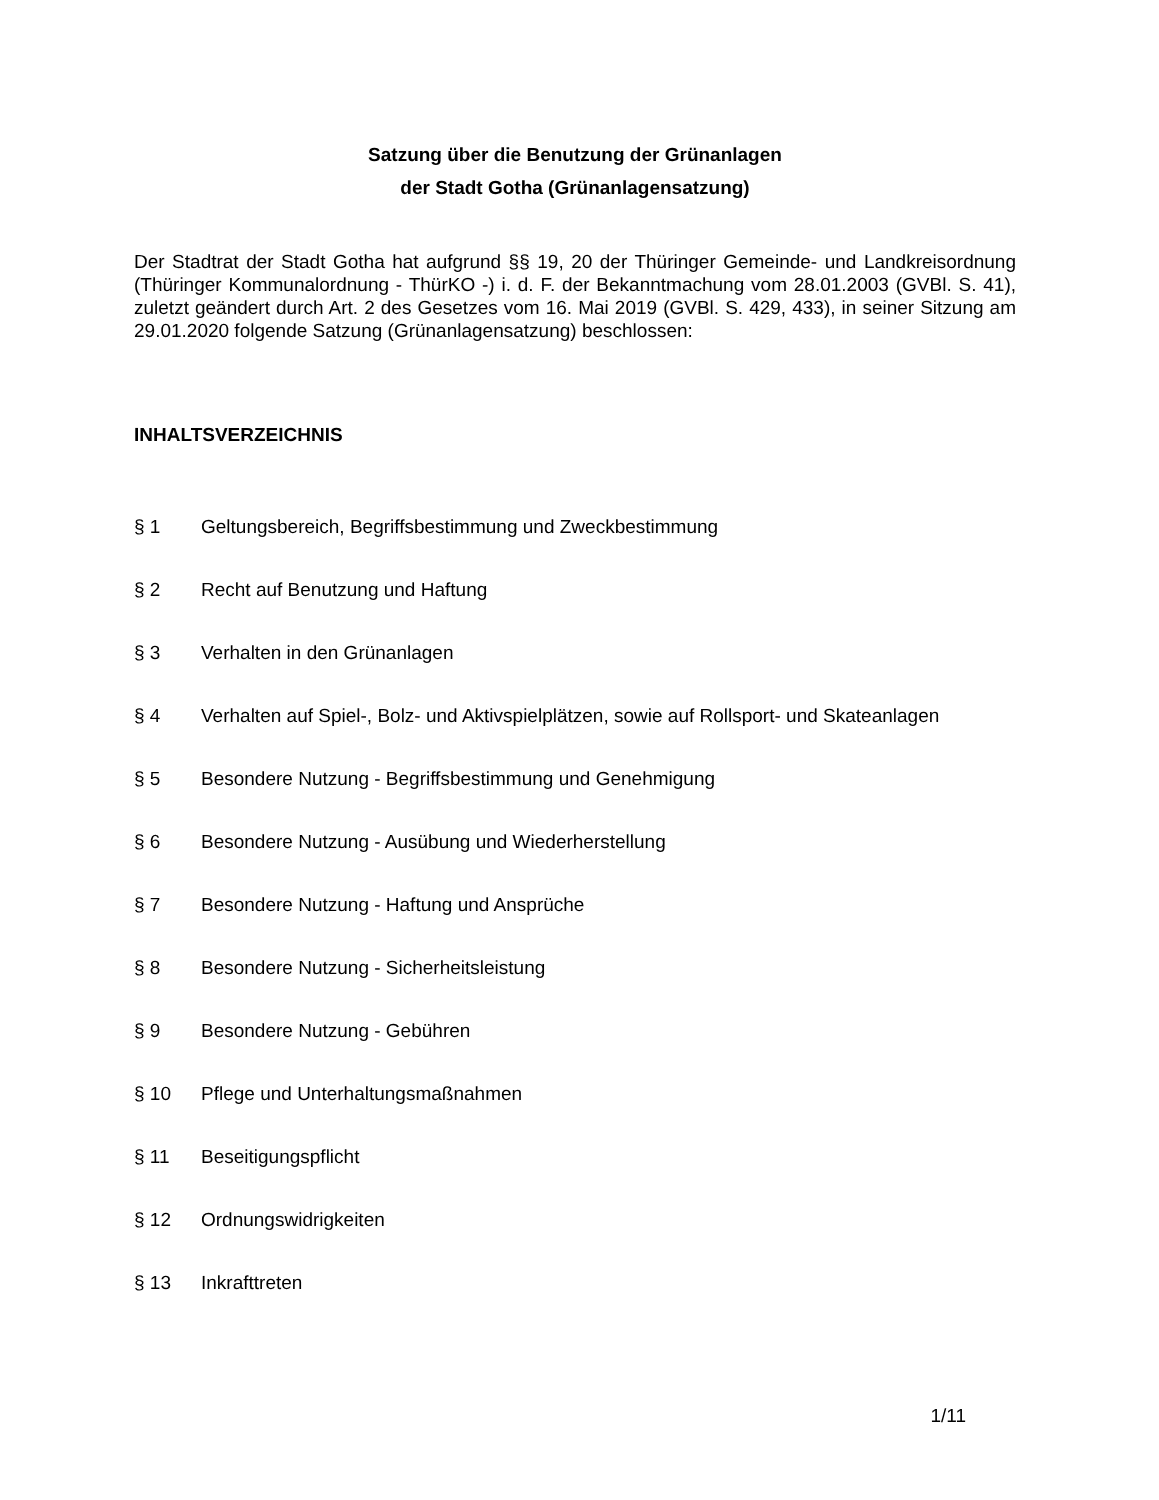Satzung über die Benutzung der Grünanlagen
der Stadt Gotha (Grünanlagensatzung)
Der Stadtrat der Stadt Gotha hat aufgrund §§ 19, 20 der Thüringer Gemeinde- und Landkreisordnung (Thüringer Kommunalordnung - ThürKO -) i. d. F. der Bekanntmachung vom 28.01.2003 (GVBl. S. 41), zuletzt geändert durch Art. 2 des Gesetzes vom 16. Mai 2019 (GVBl. S. 429, 433), in seiner Sitzung am 29.01.2020 folgende Satzung (Grünanlagensatzung) beschlossen:
INHALTSVERZEICHNIS
§ 1 Geltungsbereich, Begriffsbestimmung und Zweckbestimmung
§ 2 Recht auf Benutzung und Haftung
§ 3 Verhalten in den Grünanlagen
§ 4 Verhalten auf Spiel-, Bolz- und Aktivspielplätzen, sowie auf Rollsport- und Skateanlagen
§ 5 Besondere Nutzung - Begriffsbestimmung und Genehmigung
§ 6 Besondere Nutzung - Ausübung und Wiederherstellung
§ 7 Besondere Nutzung - Haftung und Ansprüche
§ 8 Besondere Nutzung - Sicherheitsleistung
§ 9 Besondere Nutzung - Gebühren
§ 10 Pflege und Unterhaltungsmaßnahmen
§ 11 Beseitigungspflicht
§ 12 Ordnungswidrigkeiten
§ 13 Inkrafttreten
1/11